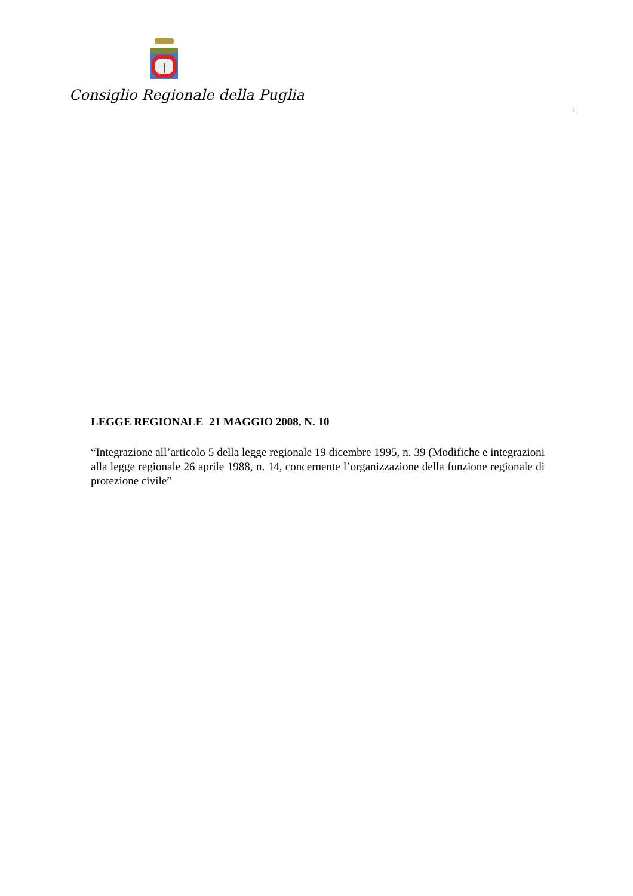Consiglio Regionale della Puglia
1
LEGGE REGIONALE 21 MAGGIO 2008, N. 10
“Integrazione all’articolo 5 della legge regionale 19 dicembre 1995, n. 39 (Modifiche e integrazioni alla legge regionale 26 aprile 1988, n. 14, concernente l’organizzazione della funzione regionale di protezione civile”